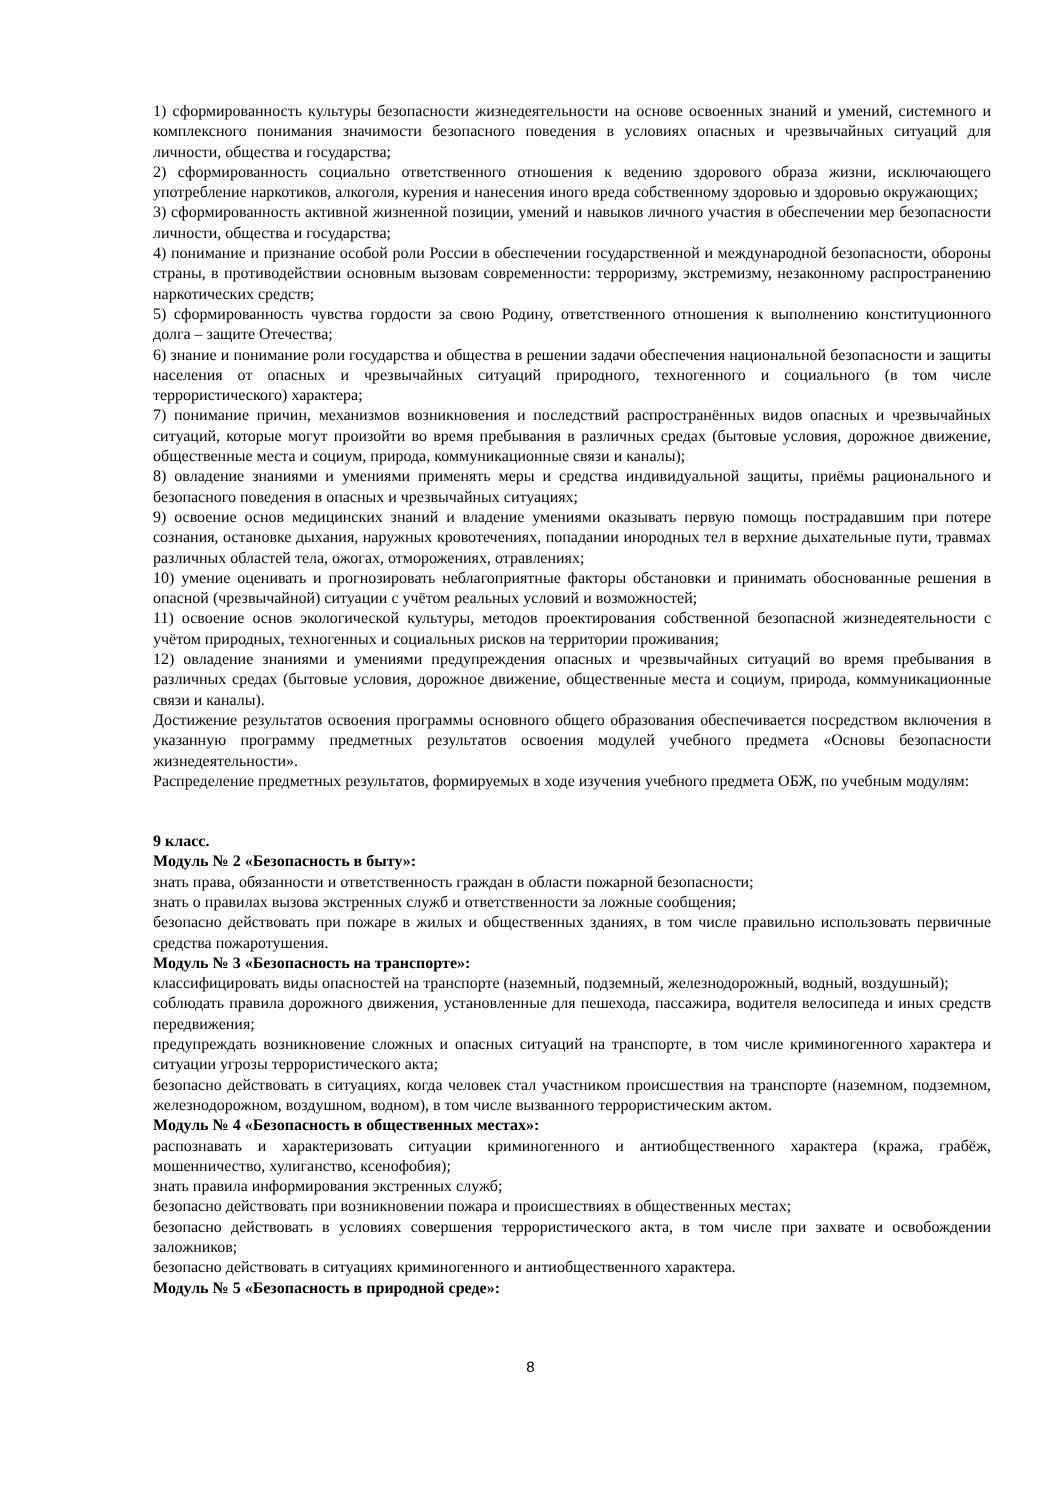1) сформированность культуры безопасности жизнедеятельности на основе освоенных знаний и умений, системного и комплексного понимания значимости безопасного поведения в условиях опасных и чрезвычайных ситуаций для личности, общества и государства;
2) сформированность социально ответственного отношения к ведению здорового образа жизни, исключающего употребление наркотиков, алкоголя, курения и нанесения иного вреда собственному здоровью и здоровью окружающих;
3) сформированность активной жизненной позиции, умений и навыков личного участия в обеспечении мер безопасности личности, общества и государства;
4) понимание и признание особой роли России в обеспечении государственной и международной безопасности, обороны страны, в противодействии основным вызовам современности: терроризму, экстремизму, незаконному распространению наркотических средств;
5) сформированность чувства гордости за свою Родину, ответственного отношения к выполнению конституционного долга – защите Отечества;
6) знание и понимание роли государства и общества в решении задачи обеспечения национальной безопасности и защиты населения от опасных и чрезвычайных ситуаций природного, техногенного и социального (в том числе террористического) характера;
7) понимание причин, механизмов возникновения и последствий распространённых видов опасных и чрезвычайных ситуаций, которые могут произойти во время пребывания в различных средах (бытовые условия, дорожное движение, общественные места и социум, природа, коммуникационные связи и каналы);
8) овладение знаниями и умениями применять меры и средства индивидуальной защиты, приёмы рационального и безопасного поведения в опасных и чрезвычайных ситуациях;
9) освоение основ медицинских знаний и владение умениями оказывать первую помощь пострадавшим при потере сознания, остановке дыхания, наружных кровотечениях, попадании инородных тел в верхние дыхательные пути, травмах различных областей тела, ожогах, отморожениях, отравлениях;
10) умение оценивать и прогнозировать неблагоприятные факторы обстановки и принимать обоснованные решения в опасной (чрезвычайной) ситуации с учётом реальных условий и возможностей;
11) освоение основ экологической культуры, методов проектирования собственной безопасной жизнедеятельности с учётом природных, техногенных и социальных рисков на территории проживания;
12) овладение знаниями и умениями предупреждения опасных и чрезвычайных ситуаций во время пребывания в различных средах (бытовые условия, дорожное движение, общественные места и социум, природа, коммуникационные связи и каналы).
Достижение результатов освоения программы основного общего образования обеспечивается посредством включения в указанную программу предметных результатов освоения модулей учебного предмета «Основы безопасности жизнедеятельности».
Распределение предметных результатов, формируемых в ходе изучения учебного предмета ОБЖ, по учебным модулям:
9 класс.
Модуль № 2 «Безопасность в быту»:
знать права, обязанности и ответственность граждан в области пожарной безопасности;
знать о правилах вызова экстренных служб и ответственности за ложные сообщения;
безопасно действовать при пожаре в жилых и общественных зданиях, в том числе правильно использовать первичные средства пожаротушения.
Модуль № 3 «Безопасность на транспорте»:
классифицировать виды опасностей на транспорте (наземный, подземный, железнодорожный, водный, воздушный);
соблюдать правила дорожного движения, установленные для пешехода, пассажира, водителя велосипеда и иных средств передвижения;
предупреждать возникновение сложных и опасных ситуаций на транспорте, в том числе криминогенного характера и ситуации угрозы террористического акта;
безопасно действовать в ситуациях, когда человек стал участником происшествия на транспорте (наземном, подземном, железнодорожном, воздушном, водном), в том числе вызванного террористическим актом.
Модуль № 4 «Безопасность в общественных местах»:
распознавать и характеризовать ситуации криминогенного и антиобщественного характера (кража, грабёж, мошенничество, хулиганство, ксенофобия);
знать правила информирования экстренных служб;
безопасно действовать при возникновении пожара и происшествиях в общественных местах;
безопасно действовать в условиях совершения террористического акта, в том числе при захвате и освобождении заложников;
безопасно действовать в ситуациях криминогенного и антиобщественного характера.
Модуль № 5 «Безопасность в природной среде»:
8